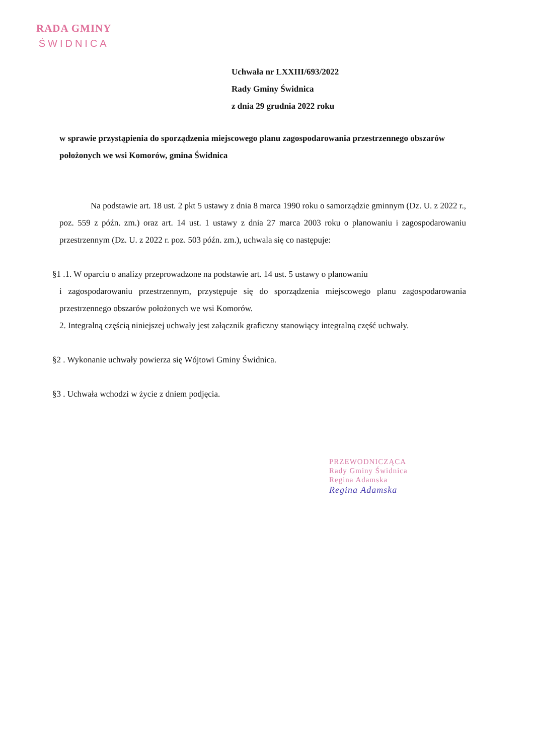RADA GMINY
ŚWIDNICA
Uchwała nr LXXIII/693/2022
Rady Gminy Świdnica
z dnia 29 grudnia 2022 roku
w sprawie przystąpienia do sporządzenia miejscowego planu zagospodarowania przestrzennego obszarów położonych we wsi Komorów, gmina Świdnica
Na podstawie art. 18 ust. 2 pkt 5 ustawy z dnia 8 marca 1990 roku o samorządzie gminnym (Dz. U. z 2022 r., poz. 559 z późn. zm.) oraz art. 14 ust. 1 ustawy z dnia 27 marca 2003 roku o planowaniu i zagospodarowaniu przestrzennym (Dz. U. z 2022 r. poz. 503 późn. zm.), uchwala się co następuje:
§1 .1. W oparciu o analizy przeprowadzone na podstawie art. 14 ust. 5 ustawy o planowaniu
i zagospodarowaniu przestrzennym, przystępuje się do sporządzenia miejscowego planu zagospodarowania przestrzennego obszarów położonych we wsi Komorów.
2. Integralną częścią niniejszej uchwały jest załącznik graficzny stanowiący integralną część uchwały.
§2 . Wykonanie uchwały powierza się Wójtowi Gminy Świdnica.
§3 . Uchwała wchodzi w życie z dniem podjęcia.
PRZEWODNICZĄCA
Rady Gminy Świdnica
Regina Adamska
Regina Adamska